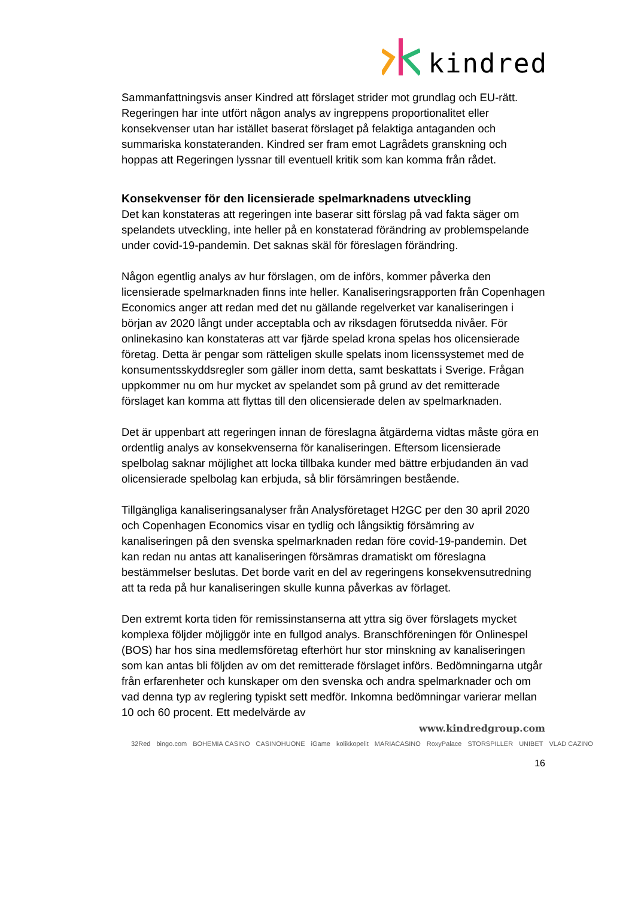kindred
Sammanfattningsvis anser Kindred att förslaget strider mot grundlag och EU-rätt. Regeringen har inte utfört någon analys av ingreppens proportionalitet eller konsekvenser utan har istället baserat förslaget på felaktiga antaganden och summariska konstateranden. Kindred ser fram emot Lagrådets granskning och hoppas att Regeringen lyssnar till eventuell kritik som kan komma från rådet.
Konsekvenser för den licensierade spelmarknadens utveckling
Det kan konstateras att regeringen inte baserar sitt förslag på vad fakta säger om spelandets utveckling, inte heller på en konstaterad förändring av problemspelande under covid-19-pandemin. Det saknas skäl för föreslagen förändring.
Någon egentlig analys av hur förslagen, om de införs, kommer påverka den licensierade spelmarknaden finns inte heller. Kanaliseringsrapporten från Copenhagen Economics anger att redan med det nu gällande regelverket var kanaliseringen i början av 2020 långt under acceptabla och av riksdagen förutsedda nivåer. För onlinekasino kan konstateras att var fjärde spelad krona spelas hos olicensierade företag. Detta är pengar som rätteligen skulle spelats inom licenssystemet med de konsumentsskyddsregler som gäller inom detta, samt beskattats i Sverige. Frågan uppkommer nu om hur mycket av spelandet som på grund av det remitterade förslaget kan komma att flyttas till den olicensierade delen av spelmarknaden.
Det är uppenbart att regeringen innan de föreslagna åtgärderna vidtas måste göra en ordentlig analys av konsekvenserna för kanaliseringen. Eftersom licensierade spelbolag saknar möjlighet att locka tillbaka kunder med bättre erbjudanden än vad olicensierade spelbolag kan erbjuda, så blir försämringen bestående.
Tillgängliga kanaliseringsanalyser från Analysföretaget H2GC per den 30 april 2020 och Copenhagen Economics visar en tydlig och långsiktig försämring av kanaliseringen på den svenska spelmarknaden redan före covid-19-pandemin. Det kan redan nu antas att kanaliseringen försämras dramatiskt om föreslagna bestämmelser beslutas. Det borde varit en del av regeringens konsekvensutredning att ta reda på hur kanaliseringen skulle kunna påverkas av förlaget.
Den extremt korta tiden för remissinstanserna att yttra sig över förslagets mycket komplexa följder möjliggör inte en fullgod analys. Branschföreningen för Onlinespel (BOS) har hos sina medlemsföretag efterhört hur stor minskning av kanaliseringen som kan antas bli följden av om det remitterade förslaget införs. Bedömningarna utgår från erfarenheter och kunskaper om den svenska och andra spelmarknader och om vad denna typ av reglering typiskt sett medför. Inkomna bedömningar varierar mellan 10 och 60 procent. Ett medelvärde av
www.kindredgroup.com
32Red bingo.com BOHEMIA CASINO CASINOHUONE iGame kolikkopelit MARIACASINO RoxyPalace STORSPILLER UNIBET VLAD CAZINO
16